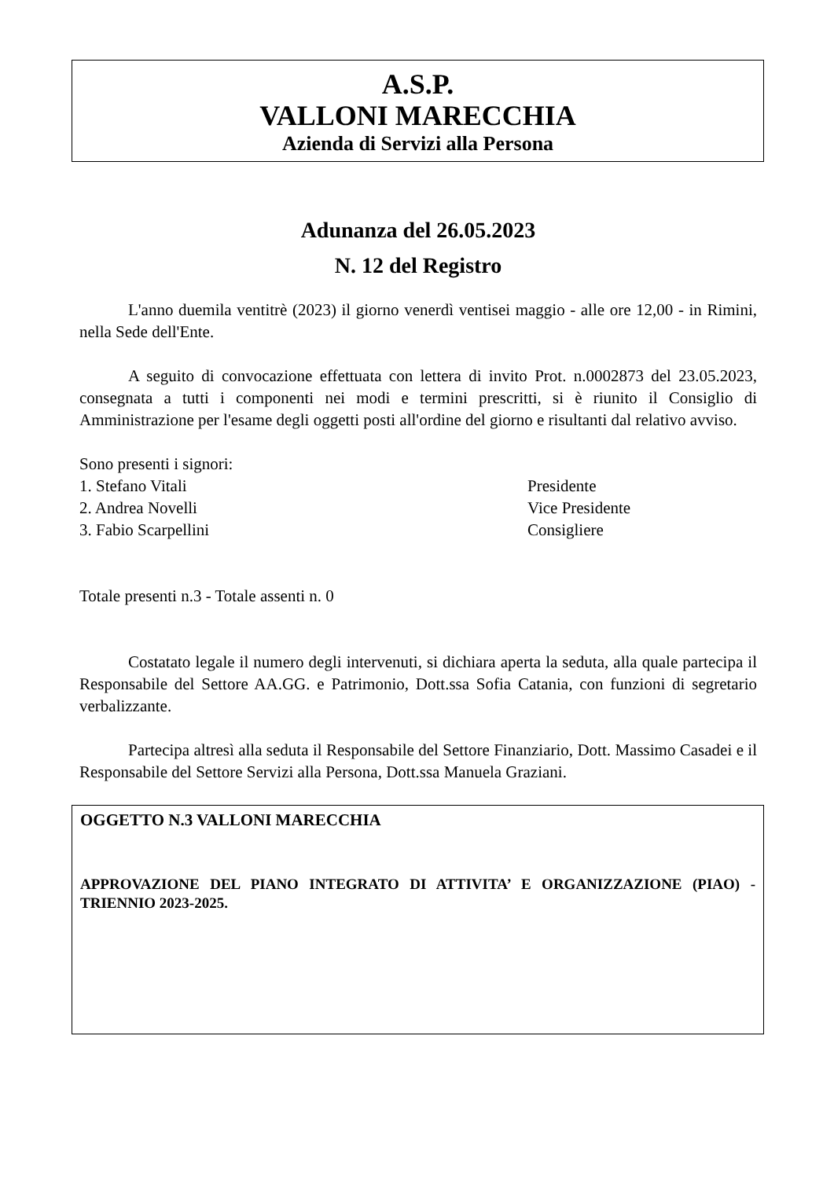A.S.P.
VALLONI MARECCHIA
Azienda di Servizi alla Persona
Adunanza del 26.05.2023
N. 12 del Registro
L'anno duemila ventitrè (2023) il giorno venerdì ventisei maggio - alle ore 12,00 - in Rimini, nella Sede dell'Ente.
A seguito di convocazione effettuata con lettera di invito Prot. n.0002873 del 23.05.2023, consegnata a tutti i componenti nei modi e termini prescritti, si è riunito il Consiglio di Amministrazione per l'esame degli oggetti posti all'ordine del giorno e risultanti dal relativo avviso.
Sono presenti i signori:
1. Stefano Vitali Presidente
2. Andrea Novelli Vice Presidente
3. Fabio Scarpellini Consigliere
Totale presenti n.3 - Totale assenti n. 0
Costatato legale il numero degli intervenuti, si dichiara aperta la seduta, alla quale partecipa il Responsabile del Settore AA.GG. e Patrimonio, Dott.ssa Sofia Catania, con funzioni di segretario verbalizzante.
Partecipa altresì alla seduta il Responsabile del Settore Finanziario, Dott. Massimo Casadei e il Responsabile del Settore Servizi alla Persona, Dott.ssa Manuela Graziani.
OGGETTO N.3 VALLONI MARECCHIA
APPROVAZIONE DEL PIANO INTEGRATO DI ATTIVITA’ E ORGANIZZAZIONE (PIAO) - TRIENNIO 2023-2025.